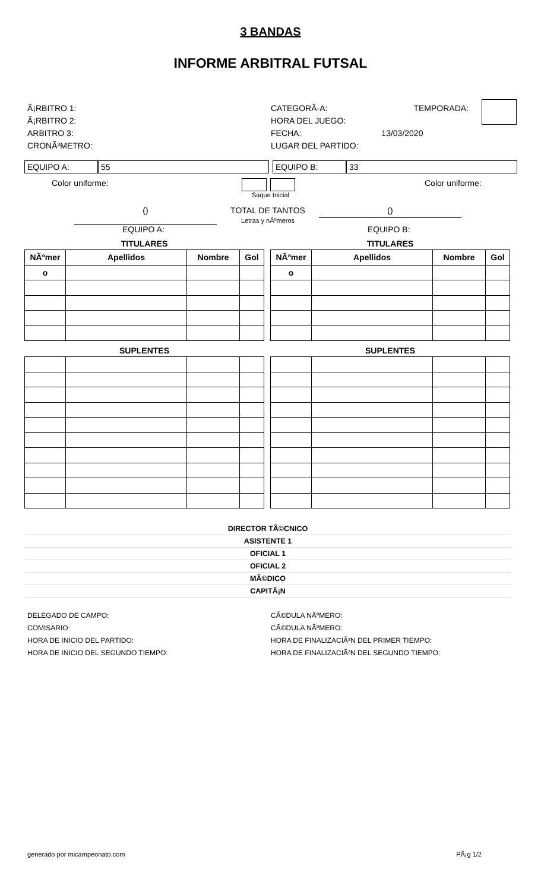3 BANDAS
INFORME ARBITRAL FUTSAL
Ã¡RBITRO 1:
Ã¡RBITRO 2:
ARBITRO 3:
CRONÃ³METRO:
CATEGORÃ-A: TEMPORADA:
HORA DEL JUEGO:
FECHA: 13/03/2020
LUGAR DEL PARTIDO:
EQUIPO A: 55 EQUIPO B: 33
Color uniforme: Color uniforme:
Saque Inicial
() TOTAL DE TANTOS
Letras y nÃºmeros
()
EQUIPO A: EQUIPO B:
TITULARES
| NÃºmer | Apellidos | Nombre | Gol |
| --- | --- | --- | --- |
| o | | | |
SUPLENTES
TITULARES
| NÃºmer | Apellidos | Nombre | Gol |
| --- | --- | --- | --- |
| o | | | |
SUPLENTES
DIRECTOR TÃ©CNICO
ASISTENTE 1
OFICIAL 1
OFICIAL 2
MÃ©DICO
CAPITÃ¡N
DELEGADO DE CAMPO:
COMISARIO:
HORA DE INICIO DEL PARTIDO:
HORA DE INICIO DEL SEGUNDO TIEMPO:
CÃ©DULA NÃºMERO:
CÃ©DULA NÃºMERO:
HORA DE FINALIZACIÃ³N DEL PRIMER TIEMPO:
HORA DE FINALIZACIÃ³N DEL SEGUNDO TIEMPO:
generado por micampeonato.com PÃ¡g 1/2